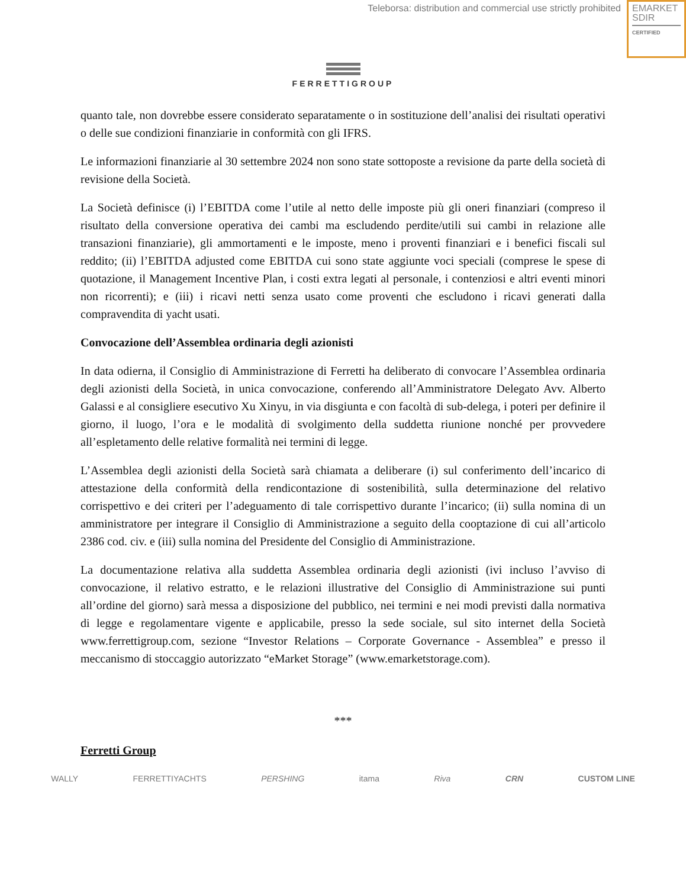Teleborsa: distribution and commercial use strictly prohibited
EMARKET
SDIR
CERTIFIED
FERRETTIGROUP
quanto tale, non dovrebbe essere considerato separatamente o in sostituzione dell’analisi dei risultati operativi o delle sue condizioni finanziarie in conformità con gli IFRS.
Le informazioni finanziarie al 30 settembre 2024 non sono state sottoposte a revisione da parte della società di revisione della Società.
La Società definisce (i) l’EBITDA come l’utile al netto delle imposte più gli oneri finanziari (compreso il risultato della conversione operativa dei cambi ma escludendo perdite/utili sui cambi in relazione alle transazioni finanziarie), gli ammortamenti e le imposte, meno i proventi finanziari e i benefici fiscali sul reddito; (ii) l’EBITDA adjusted come EBITDA cui sono state aggiunte voci speciali (comprese le spese di quotazione, il Management Incentive Plan, i costi extra legati al personale, i contenziosi e altri eventi minori non ricorrenti); e (iii) i ricavi netti senza usato come proventi che escludono i ricavi generati dalla compravendita di yacht usati.
Convocazione dell’Assemblea ordinaria degli azionisti
In data odierna, il Consiglio di Amministrazione di Ferretti ha deliberato di convocare l’Assemblea ordinaria degli azionisti della Società, in unica convocazione, conferendo all’Amministratore Delegato Avv. Alberto Galassi e al consigliere esecutivo Xu Xinyu, in via disgiunta e con facoltà di sub-delega, i poteri per definire il giorno, il luogo, l’ora e le modalità di svolgimento della suddetta riunione nonché per provvedere all’espletamento delle relative formalità nei termini di legge.
L’Assemblea degli azionisti della Società sarà chiamata a deliberare (i) sul conferimento dell’incarico di attestazione della conformità della rendicontazione di sostenibilità, sulla determinazione del relativo corrispettivo e dei criteri per l’adeguamento di tale corrispettivo durante l’incarico; (ii) sulla nomina di un amministratore per integrare il Consiglio di Amministrazione a seguito della cooptazione di cui all’articolo 2386 cod. civ. e (iii) sulla nomina del Presidente del Consiglio di Amministrazione.
La documentazione relativa alla suddetta Assemblea ordinaria degli azionisti (ivi incluso l’avviso di convocazione, il relativo estratto, e le relazioni illustrative del Consiglio di Amministrazione sui punti all’ordine del giorno) sarà messa a disposizione del pubblico, nei termini e nei modi previsti dalla normativa di legge e regolamentare vigente e applicabile, presso la sede sociale, sul sito internet della Società www.ferrettigroup.com, sezione “Investor Relations – Corporate Governance - Assemblea” e presso il meccanismo di stoccaggio autorizzato “eMarket Storage” (www.emarketstorage.com).
***
Ferretti Group
WALLY FERRETTIYACHTS PERSHING itama Riva CRN CUSTOM LINE